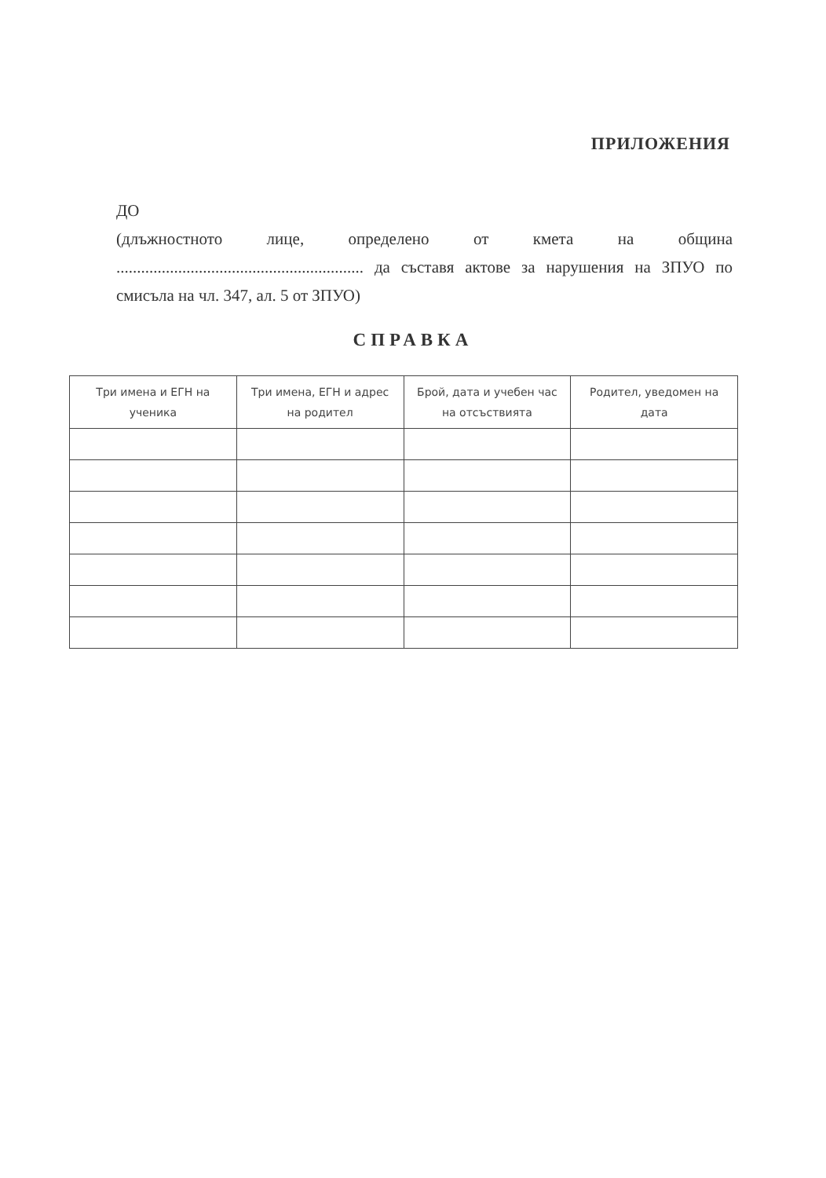ПРИЛОЖЕНИЯ
ДО
(длъжностното лице, определено от кмета на община ............................................................ да съставя актове за нарушения на ЗПУО по смисъла на чл. 347, ал. 5 от ЗПУО)
СПРАВКА
| Три имена и ЕГН на ученика | Три имена, ЕГН и адрес на родител | Брой, дата и учебен час на отсъствията | Родител, уведомен на дата |
| --- | --- | --- | --- |